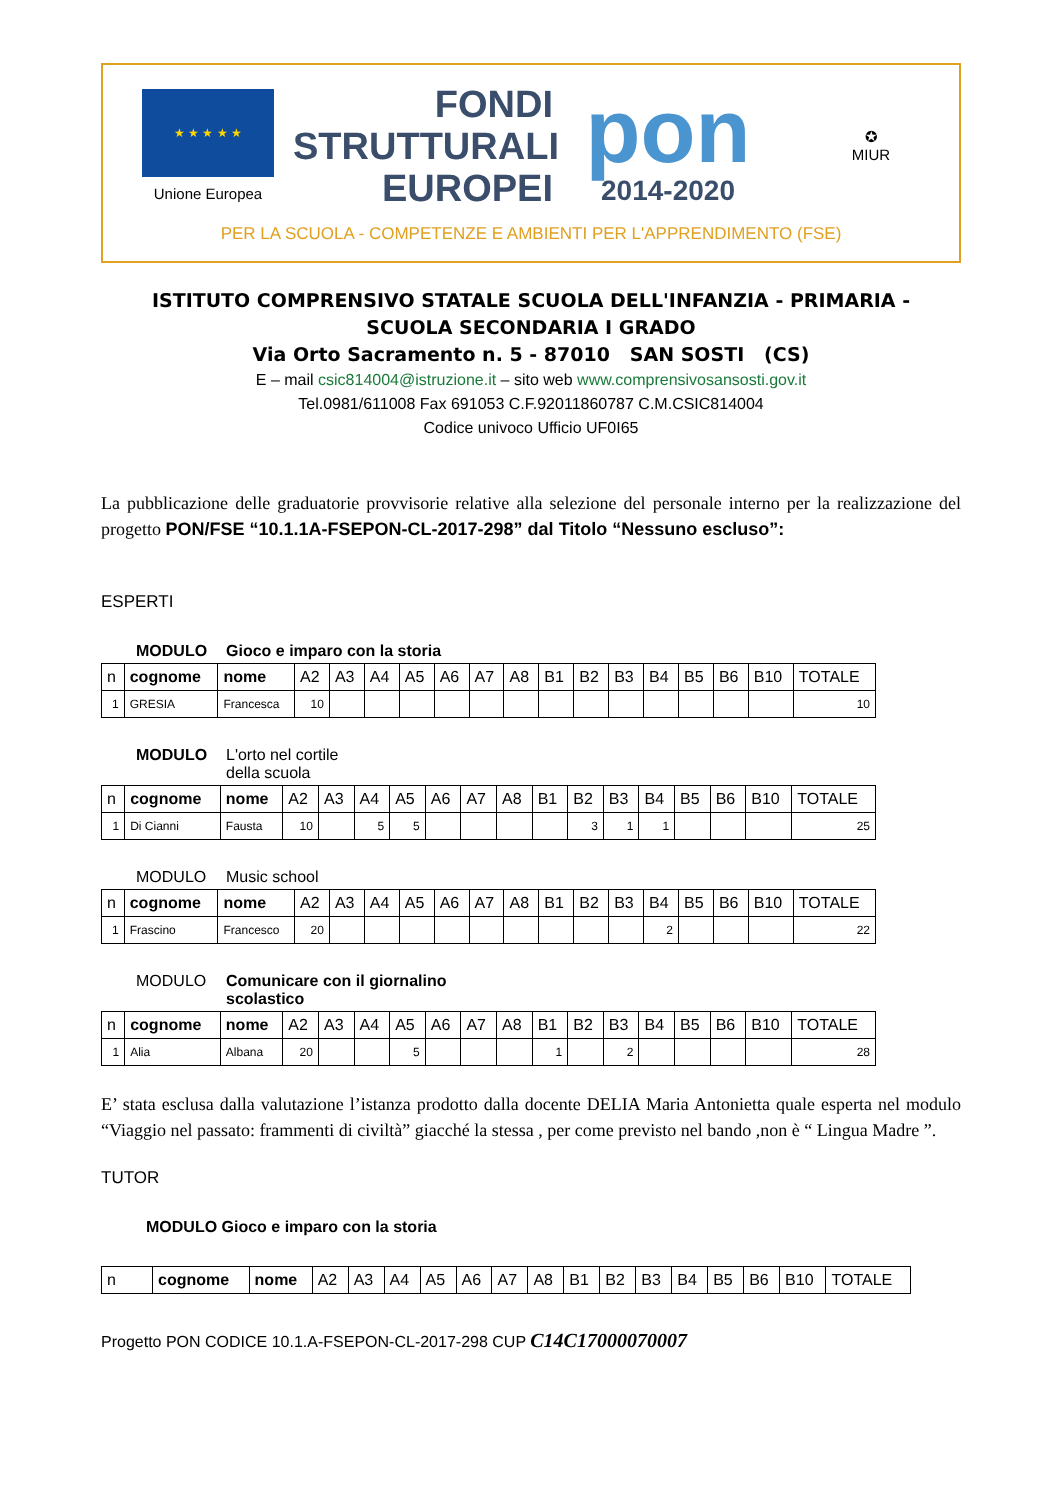★ ★ ★ ★ ★
Unione Europea
FONDI
STRUTTURALI
EUROPEI
pon
2014-2020
✪
MIUR
PER LA SCUOLA - COMPETENZE E AMBIENTI PER L'APPRENDIMENTO (FSE)
ISTITUTO COMPRENSIVO STATALE SCUOLA DELL'INFANZIA - PRIMARIA -
SCUOLA SECONDARIA I GRADO
Via Orto Sacramento n. 5 - 87010 SAN SOSTI (CS)
E – mail csic814004@istruzione.it – sito web www.comprensivosansosti.gov.it
Tel.0981/611008 Fax 691053 C.F.92011860787 C.M.CSIC814004
Codice univoco Ufficio UF0I65
La pubblicazione delle graduatorie provvisorie relative alla selezione del personale interno per la realizzazione del progetto PON/FSE “10.1.1A-FSEPON-CL-2017-298” dal Titolo “Nessuno escluso”:
ESPERTI
MODULO Gioco e imparo con la storia
| n | cognome | nome | A2 | A3 | A4 | A5 | A6 | A7 | A8 | B1 | B2 | B3 | B4 | B5 | B6 | B10 | TOTALE |
| --- | --- | --- | --- | --- | --- | --- | --- | --- | --- | --- | --- | --- | --- | --- | --- | --- | --- |
| 1 | GRESIA | Francesca | 10 | | | | | | | | | | | | | | 10 |
MODULO L'orto nel cortile
della scuola
| n | cognome | nome | A2 | A3 | A4 | A5 | A6 | A7 | A8 | B1 | B2 | B3 | B4 | B5 | B6 | B10 | TOTALE |
| --- | --- | --- | --- | --- | --- | --- | --- | --- | --- | --- | --- | --- | --- | --- | --- | --- | --- |
| 1 | Di Cianni | Fausta | 10 | | 5 | 5 | | | | | 3 | 1 | 1 | | | | 25 |
MODULO Music school
| n | cognome | nome | A2 | A3 | A4 | A5 | A6 | A7 | A8 | B1 | B2 | B3 | B4 | B5 | B6 | B10 | TOTALE |
| --- | --- | --- | --- | --- | --- | --- | --- | --- | --- | --- | --- | --- | --- | --- | --- | --- | --- |
| 1 | Frascino | Francesco | 20 | | | | | | | | | | 2 | | | | 22 |
MODULO Comunicare con il giornalino
scolastico
| n | cognome | nome | A2 | A3 | A4 | A5 | A6 | A7 | A8 | B1 | B2 | B3 | B4 | B5 | B6 | B10 | TOTALE |
| --- | --- | --- | --- | --- | --- | --- | --- | --- | --- | --- | --- | --- | --- | --- | --- | --- | --- |
| 1 | Alia | Albana | 20 | | | 5 | | | | 1 | | 2 | | | | | 28 |
E’ stata esclusa dalla valutazione l’istanza prodotto dalla docente DELIA Maria Antonietta quale esperta nel modulo “Viaggio nel passato: frammenti di civiltà” giacché la stessa , per come previsto nel bando ,non è “ Lingua Madre ”.
TUTOR
MODULO Gioco e imparo con la storia
| n | cognome | nome | A2 | A3 | A4 | A5 | A6 | A7 | A8 | B1 | B2 | B3 | B4 | B5 | B6 | B10 | TOTALE |
| --- | --- | --- | --- | --- | --- | --- | --- | --- | --- | --- | --- | --- | --- | --- | --- | --- | --- |
Progetto PON CODICE 10.1.A-FSEPON-CL-2017-298 CUP C14C17000070007